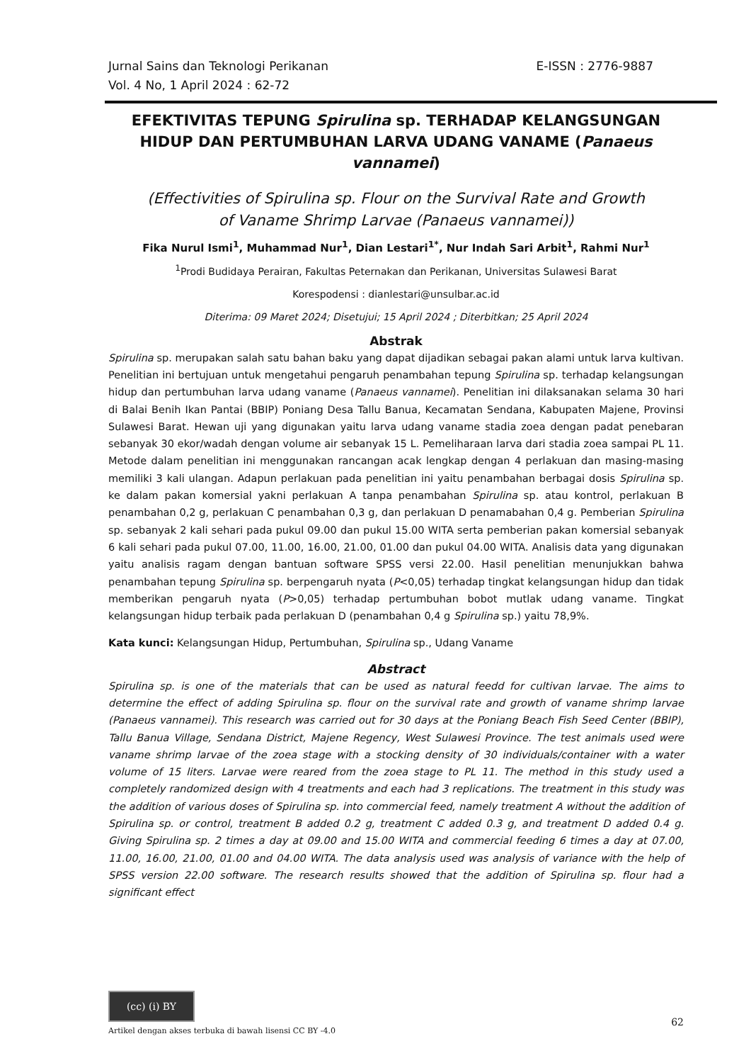E-ISSN : 2776-9887 Jurnal Sains dan Teknologi Perikanan
Vol. 4 No, 1 April 2024 : 62-72
EFEKTIVITAS TEPUNG Spirulina sp. TERHADAP KELANGSUNGAN HIDUP DAN PERTUMBUHAN LARVA UDANG VANAME (Panaeus vannamei)
(Effectivities of Spirulina sp. Flour on the Survival Rate and Growth
of Vaname Shrimp Larvae (Panaeus vannamei))
Fika Nurul Ismi<sup>1</sup>, Muhammad Nur<sup>1</sup>, Dian Lestari<sup>1*</sup>, Nur Indah Sari Arbit<sup>1</sup>, Rahmi Nur<sup>1</sup>
<sup>1</sup> Prodi Budidaya Perairan, Fakultas Peternakan dan Perikanan, Universitas Sulawesi Barat
Korespodensi : dianlestari@unsulbar.ac.id
Diterima: 09 Maret 2024; Disetujui; 15 April 2024 ; Diterbitkan; 25 April 2024
Abstrak
Spirulina sp. merupakan salah satu bahan baku yang dapat dijadikan sebagai pakan alami untuk larva kultivan. Penelitian ini bertujuan untuk mengetahui pengaruh penambahan tepung Spirulina sp. terhadap kelangsungan hidup dan pertumbuhan larva udang vaname (Panaeus vannamei). Penelitian ini dilaksanakan selama 30 hari di Balai Benih Ikan Pantai (BBIP) Poniang Desa Tallu Banua, Kecamatan Sendana, Kabupaten Majene, Provinsi Sulawesi Barat. Hewan uji yang digunakan yaitu larva udang vaname stadia zoea dengan padat penebaran sebanyak 30 ekor/wadah dengan volume air sebanyak 15 L. Pemeliharaan larva dari stadia zoea sampai PL 11. Metode dalam penelitian ini menggunakan rancangan acak lengkap dengan 4 perlakuan dan masing-masing memiliki 3 kali ulangan. Adapun perlakuan pada penelitian ini yaitu penambahan berbagai dosis Spirulina sp. ke dalam pakan komersial yakni perlakuan A tanpa penambahan Spirulina sp. atau kontrol, perlakuan B penambahan 0,2 g, perlakuan C penambahan 0,3 g, dan perlakuan D penamabahan 0,4 g. Pemberian Spirulina sp. sebanyak 2 kali sehari pada pukul 09.00 dan pukul 15.00 WITA serta pemberian pakan komersial sebanyak 6 kali sehari pada pukul 07.00, 11.00, 16.00, 21.00, 01.00 dan pukul 04.00 WITA. Analisis data yang digunakan yaitu analisis ragam dengan bantuan software SPSS versi 22.00. Hasil penelitian menunjukkan bahwa penambahan tepung Spirulina sp. berpengaruh nyata (P<0,05) terhadap tingkat kelangsungan hidup dan tidak memberikan pengaruh nyata (P>0,05) terhadap pertumbuhan bobot mutlak udang vaname. Tingkat kelangsungan hidup terbaik pada perlakuan D (penambahan 0,4 g Spirulina sp.) yaitu 78,9%.
Kata kunci: Kelangsungan Hidup, Pertumbuhan, Spirulina sp., Udang Vaname
Abstract
Spirulina sp. is one of the materials that can be used as natural feedd for cultivan larvae. The aims to determine the effect of adding Spirulina sp. flour on the survival rate and growth of vaname shrimp larvae (Panaeus vannamei). This research was carried out for 30 days at the Poniang Beach Fish Seed Center (BBIP), Tallu Banua Village, Sendana District, Majene Regency, West Sulawesi Province. The test animals used were vaname shrimp larvae of the zoea stage with a stocking density of 30 individuals/container with a water volume of 15 liters. Larvae were reared from the zoea stage to PL 11. The method in this study used a completely randomized design with 4 treatments and each had 3 replications. The treatment in this study was the addition of various doses of Spirulina sp. into commercial feed, namely treatment A without the addition of Spirulina sp. or control, treatment B added 0.2 g, treatment C added 0.3 g, and treatment D added 0.4 g. Giving Spirulina sp. 2 times a day at 09.00 and 15.00 WITA and commercial feeding 6 times a day at 07.00, 11.00, 16.00, 21.00, 01.00 and 04.00 WITA. The data analysis used was analysis of variance with the help of SPSS version 22.00 software. The research results showed that the addition of Spirulina sp. flour had a significant effect
(cc) (i) BY
62
Artikel dengan akses terbuka di bawah lisensi CC BY -4.0